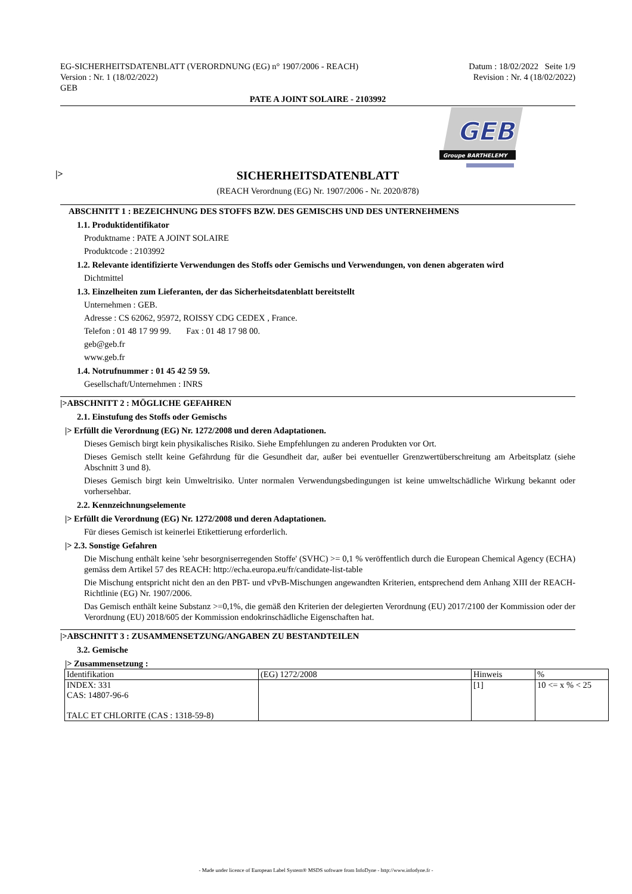EG-SICHERHEITSDATENBLATT (VERORDNUNG (EG) n° 1907/2006 - REACH)
Version : Nr. 1 (18/02/2022)
GEB
Datum : 18/02/2022 Seite 1/9
Revision : Nr. 4 (18/02/2022)
PATE A JOINT SOLAIRE - 2103992
GEB
Groupe BARTHELEMY
|> SICHERHEITSDATENBLATT
(REACH Verordnung (EG) Nr. 1907/2006 - Nr. 2020/878)
ABSCHNITT 1 : BEZEICHNUNG DES STOFFS BZW. DES GEMISCHS UND DES UNTERNEHMENS
1.1. Produktidentifikator
Produktname : PATE A JOINT SOLAIRE
Produktcode : 2103992
1.2. Relevante identifizierte Verwendungen des Stoffs oder Gemischs und Verwendungen, von denen abgeraten wird
Dichtmittel
1.3. Einzelheiten zum Lieferanten, der das Sicherheitsdatenblatt bereitstellt
Unternehmen : GEB.
Adresse : CS 62062, 95972, ROISSY CDG CEDEX , France.
Telefon : 01 48 17 99 99. Fax : 01 48 17 98 00.
geb@geb.fr
www.geb.fr
1.4. Notrufnummer : 01 45 42 59 59.
Gesellschaft/Unternehmen : INRS
|>ABSCHNITT 2 : MÖGLICHE GEFAHREN
2.1. Einstufung des Stoffs oder Gemischs
|> Erfüllt die Verordnung (EG) Nr. 1272/2008 und deren Adaptationen.
Dieses Gemisch birgt kein physikalisches Risiko. Siehe Empfehlungen zu anderen Produkten vor Ort.
Dieses Gemisch stellt keine Gefährdung für die Gesundheit dar, außer bei eventueller Grenzwertüberschreitung am Arbeitsplatz (siehe Abschnitt 3 und 8).
Dieses Gemisch birgt kein Umweltrisiko. Unter normalen Verwendungsbedingungen ist keine umweltschädliche Wirkung bekannt oder vorhersehbar.
2.2. Kennzeichnungselemente
|> Erfüllt die Verordnung (EG) Nr. 1272/2008 und deren Adaptationen.
Für dieses Gemisch ist keinerlei Etikettierung erforderlich.
|> 2.3. Sonstige Gefahren
Die Mischung enthält keine 'sehr besorgniserregenden Stoffe' (SVHC) >= 0,1 % veröffentlich durch die European Chemical Agency (ECHA) gemäss dem Artikel 57 des REACH: http://echa.europa.eu/fr/candidate-list-table
Die Mischung entspricht nicht den an den PBT- und vPvB-Mischungen angewandten Kriterien, entsprechend dem Anhang XIII der REACH-Richtlinie (EG) Nr. 1907/2006.
Das Gemisch enthält keine Substanz >=0,1%, die gemäß den Kriterien der delegierten Verordnung (EU) 2017/2100 der Kommission oder der Verordnung (EU) 2018/605 der Kommission endokrinschädliche Eigenschaften hat.
|>ABSCHNITT 3 : ZUSAMMENSETZUNG/ANGABEN ZU BESTANDTEILEN
3.2. Gemische
|> Zusammensetzung :
| Identifikation | (EG) 1272/2008 | Hinweis | % |
| INDEX: 331 CAS: 14807-96-6 TALC ET CHLORITE (CAS : 1318-59-8) | | [1] | 10 <= x % < 25 |
- Made under licence of European Label System® MSDS software from InfoDyne - http://www.infodyne.fr -